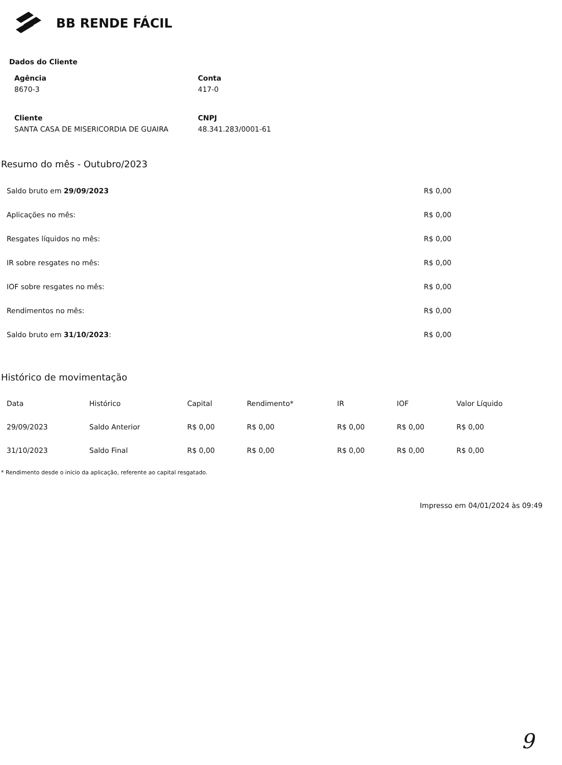BB RENDE FÁCIL
Dados do Cliente
Agência
8670-3
Conta
417-0
Cliente
SANTA CASA DE MISERICORDIA DE GUAIRA
CNPJ
48.341.283/0001-61
Resumo do mês - Outubro/2023
| Saldo bruto em 29/09/2023 | R$ 0,00 |
| Aplicações no mês: | R$ 0,00 |
| Resgates líquidos no mês: | R$ 0,00 |
| IR sobre resgates no mês: | R$ 0,00 |
| IOF sobre resgates no mês: | R$ 0,00 |
| Rendimentos no mês: | R$ 0,00 |
| Saldo bruto em 31/10/2023 : | R$ 0,00 |
Histórico de movimentação
| Data | Histórico | Capital | Rendimento* | IR | IOF | Valor Líquido |
| --- | --- | --- | --- | --- | --- | --- |
| 29/09/2023 | Saldo Anterior | R$ 0,00 | R$ 0,00 | R$ 0,00 | R$ 0,00 | R$ 0,00 |
| 31/10/2023 | Saldo Final | R$ 0,00 | R$ 0,00 | R$ 0,00 | R$ 0,00 | R$ 0,00 |
* Rendimento desde o inicio da aplicação, referente ao capital resgatado.
Impresso em 04/01/2024 às 09:49
9